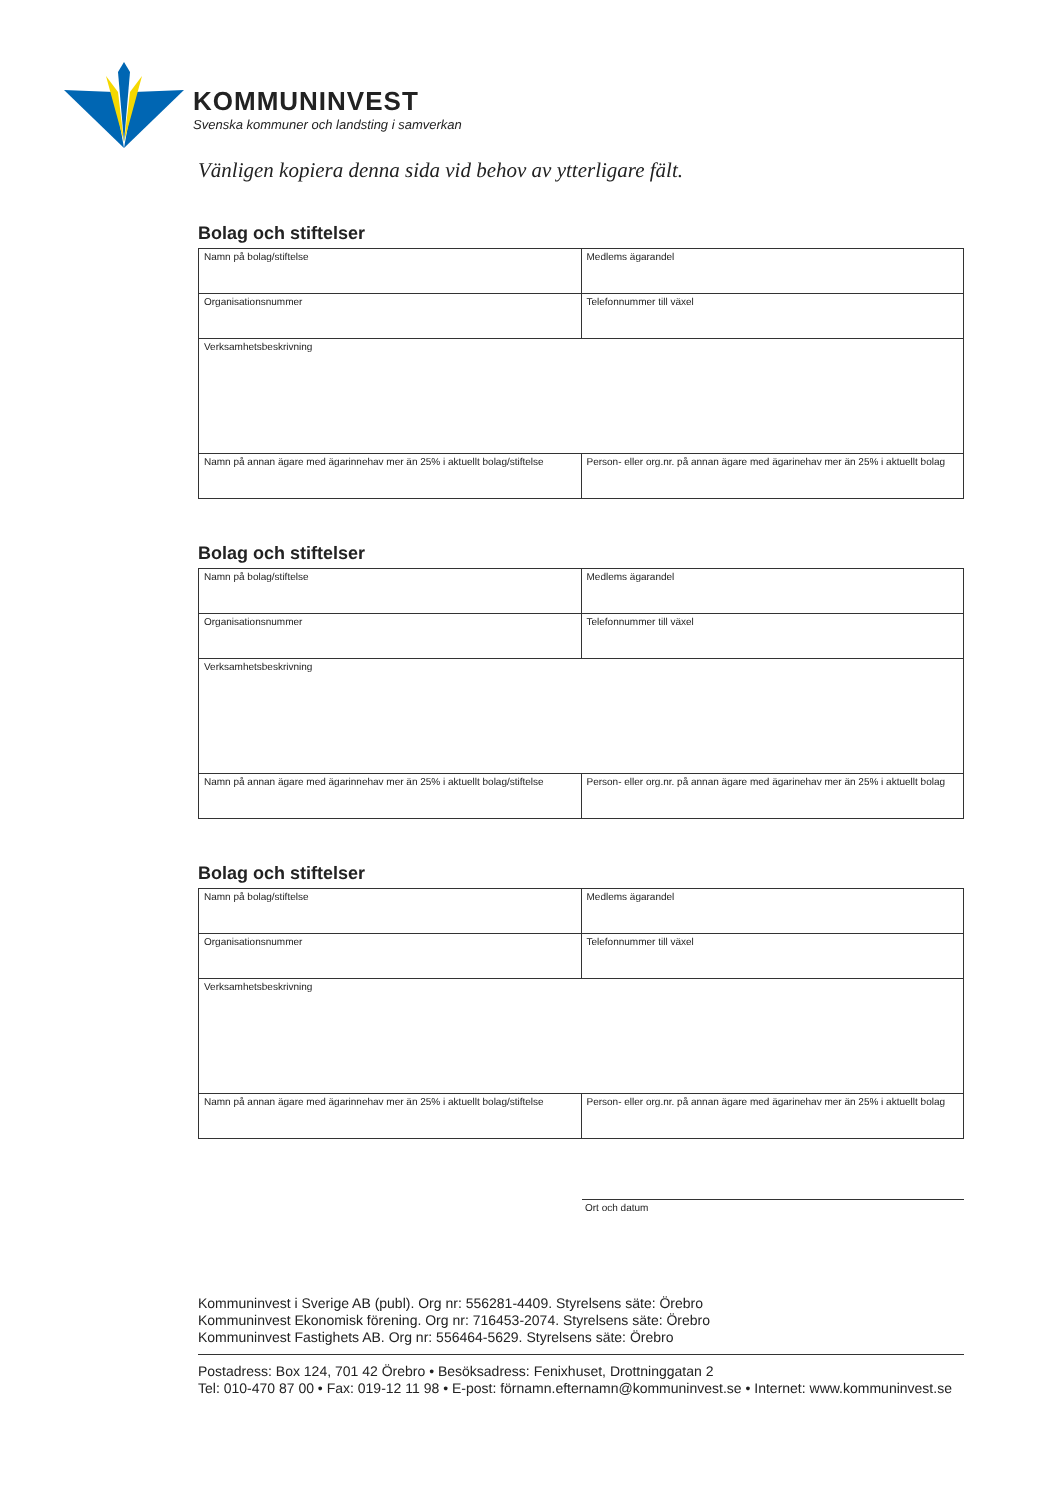KOMMUNINVEST
Svenska kommuner och landsting i samverkan
Vänligen kopiera denna sida vid behov av ytterligare fält.
Bolag och stiftelser
| Namn på bolag/stiftelse | Medlems ägarandel |
| Organisationsnummer | Telefonnummer till växel |
| Verksamhetsbeskrivning | |
| Namn på annan ägare med ägarinnehav mer än 25% i aktuellt bolag/stiftelse | Person- eller org.nr. på annan ägare med ägarinehav mer än 25% i aktuellt bolag |
Bolag och stiftelser
| Namn på bolag/stiftelse | Medlems ägarandel |
| Organisationsnummer | Telefonnummer till växel |
| Verksamhetsbeskrivning | |
| Namn på annan ägare med ägarinnehav mer än 25% i aktuellt bolag/stiftelse | Person- eller org.nr. på annan ägare med ägarinehav mer än 25% i aktuellt bolag |
Bolag och stiftelser
| Namn på bolag/stiftelse | Medlems ägarandel |
| Organisationsnummer | Telefonnummer till växel |
| Verksamhetsbeskrivning | |
| Namn på annan ägare med ägarinnehav mer än 25% i aktuellt bolag/stiftelse | Person- eller org.nr. på annan ägare med ägarinehav mer än 25% i aktuellt bolag |
Ort och datum
Kommuninvest i Sverige AB (publ). Org nr: 556281-4409. Styrelsens säte: Örebro
Kommuninvest Ekonomisk förening. Org nr: 716453-2074. Styrelsens säte: Örebro
Kommuninvest Fastighets AB. Org nr: 556464-5629. Styrelsens säte: Örebro
Postadress: Box 124, 701 42 Örebro • Besöksadress: Fenixhuset, Drottninggatan 2
Tel: 010-470 87 00 • Fax: 019-12 11 98 • E-post: förnamn.efternamn@kommuninvest.se • Internet: www.kommuninvest.se